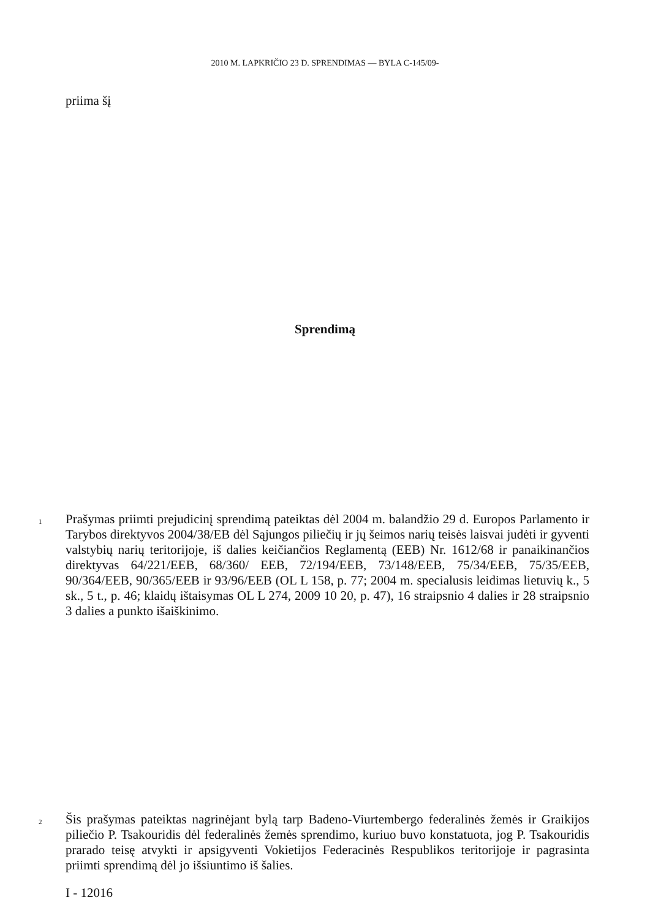2010 M. LAPKRIČIO 23 D. SPRENDIMAS — BYLA C-145/09-
priima šį
Sprendimą
1 Prašymas priimti prejudicinį sprendimą pateiktas dėl 2004 m. balandžio 29 d. Europos Parlamento ir Tarybos direktyvos 2004/38/EB dėl Sąjungos piliečių ir jų šeimos narių teisės laisvai judėti ir gyventi valstybių narių teritorijoje, iš dalies keičiančios Reglamentą (EEB) Nr. 1612/68 ir panaikinančios direktyvas 64/221/EEB, 68/360/ EEB, 72/194/EEB, 73/148/EEB, 75/34/EEB, 75/35/EEB, 90/364/EEB, 90/365/EEB ir 93/96/EEB (OL L 158, p. 77; 2004 m. specialusis leidimas lietuvių k., 5 sk., 5 t., p. 46; klaidų ištaisymas OL L 274, 2009 10 20, p. 47), 16 straipsnio 4 dalies ir 28 straipsnio 3 dalies a punkto išaiškinimo.
2 Šis prašymas pateiktas nagrinėjant bylą tarp Badeno-Viurtembergo federalinės žemės ir Graikijos piliečio P. Tsakouridis dėl federalinės žemės sprendimo, kuriuo buvo konstatuota, jog P. Tsakouridis prarado teisę atvykti ir apsigyventi Vokietijos Federacinės Respublikos teritorijoje ir pagrasinta priimti sprendimą dėl jo išsiuntimo iš šalies.
I - 12016